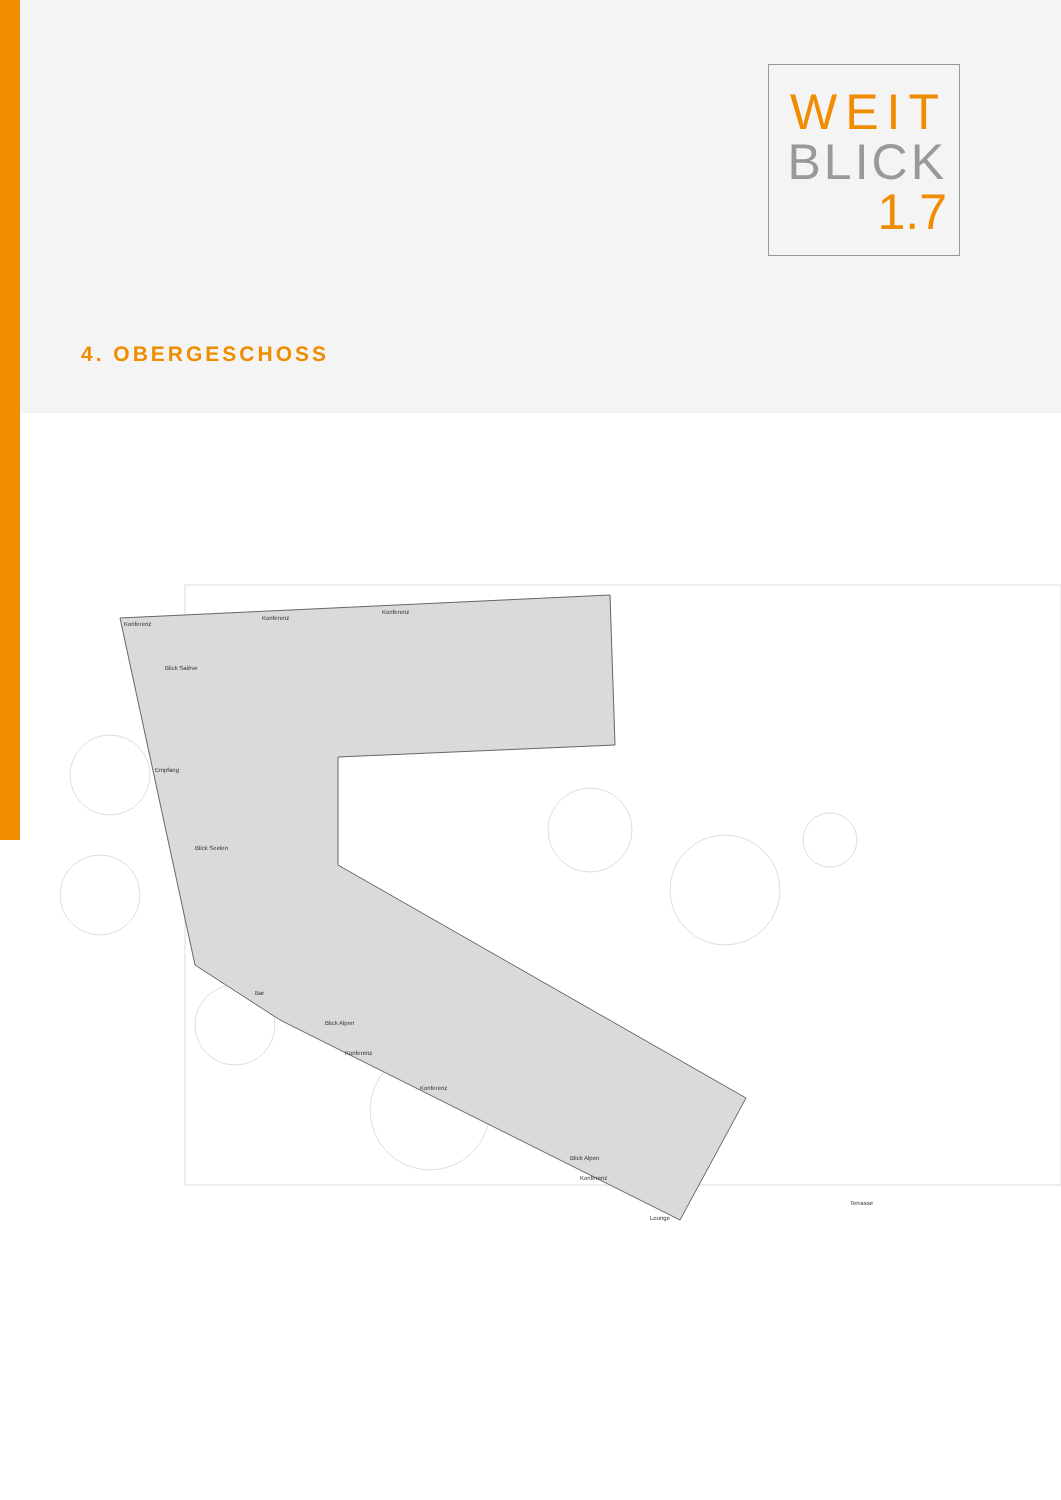WEIT
BLICK
1.7
4. OBERGESCHOSS
Konferenz
Konferenz
Konferenz
Empfang
Bar
Konferenz
Konferenz
Konferenz
Lounge
Terrasse
Blick Salève
Blick Seelen
Blick Alpen
Blick Alpen